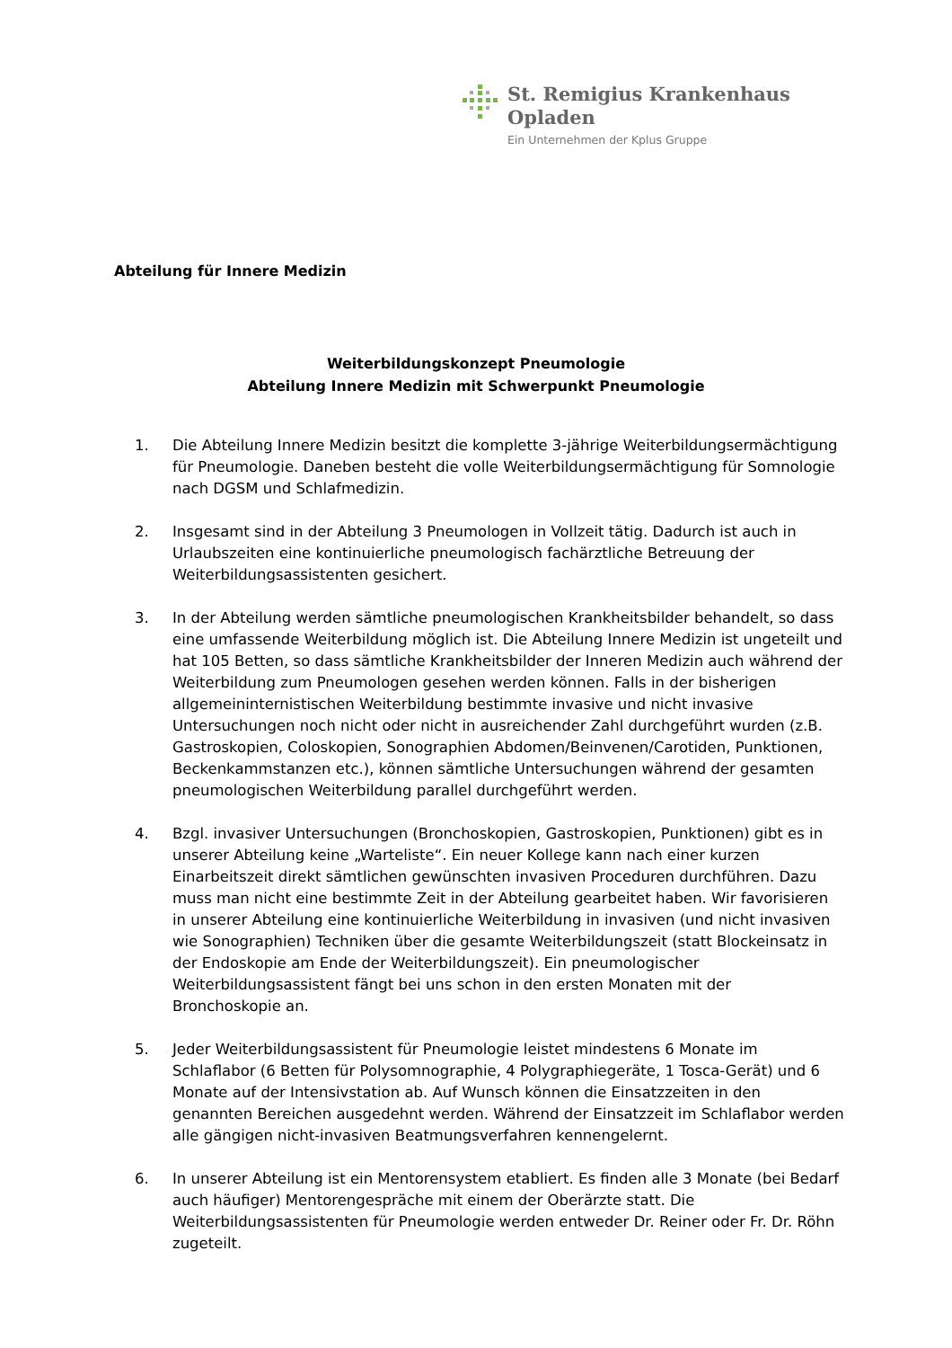St. Remigius Krankenhaus
Opladen
Ein Unternehmen der Kplus Gruppe
Abteilung für Innere Medizin
Weiterbildungskonzept Pneumologie
Abteilung Innere Medizin mit Schwerpunkt Pneumologie
1. Die Abteilung Innere Medizin besitzt die komplette 3-jährige Weiterbildungsermächtigung für Pneumologie. Daneben besteht die volle Weiterbildungsermächtigung für Somnologie nach DGSM und Schlafmedizin.
2. Insgesamt sind in der Abteilung 3 Pneumologen in Vollzeit tätig. Dadurch ist auch in Urlaubszeiten eine kontinuierliche pneumologisch fachärztliche Betreuung der Weiterbildungsassistenten gesichert.
3. In der Abteilung werden sämtliche pneumologischen Krankheitsbilder behandelt, so dass eine umfassende Weiterbildung möglich ist. Die Abteilung Innere Medizin ist ungeteilt und hat 105 Betten, so dass sämtliche Krankheitsbilder der Inneren Medizin auch während der Weiterbildung zum Pneumologen gesehen werden können. Falls in der bisherigen allgemeininternistischen Weiterbildung bestimmte invasive und nicht invasive Untersuchungen noch nicht oder nicht in ausreichender Zahl durchgeführt wurden (z.B. Gastroskopien, Coloskopien, Sonographien Abdomen/Beinvenen/Carotiden, Punktionen, Beckenkammstanzen etc.), können sämtliche Untersuchungen während der gesamten pneumologischen Weiterbildung parallel durchgeführt werden.
4. Bzgl. invasiver Untersuchungen (Bronchoskopien, Gastroskopien, Punktionen) gibt es in unserer Abteilung keine „Warteliste“. Ein neuer Kollege kann nach einer kurzen Einarbeitszeit direkt sämtlichen gewünschten invasiven Proceduren durchführen. Dazu muss man nicht eine bestimmte Zeit in der Abteilung gearbeitet haben. Wir favorisieren in unserer Abteilung eine kontinuierliche Weiterbildung in invasiven (und nicht invasiven wie Sonographien) Techniken über die gesamte Weiterbildungszeit (statt Blockeinsatz in der Endoskopie am Ende der Weiterbildungszeit). Ein pneumologischer Weiterbildungsassistent fängt bei uns schon in den ersten Monaten mit der Bronchoskopie an.
5. Jeder Weiterbildungsassistent für Pneumologie leistet mindestens 6 Monate im Schlaflabor (6 Betten für Polysomnographie, 4 Polygraphiegeräte, 1 Tosca-Gerät) und 6 Monate auf der Intensivstation ab. Auf Wunsch können die Einsatzzeiten in den genannten Bereichen ausgedehnt werden. Während der Einsatzzeit im Schlaflabor werden alle gängigen nicht-invasiven Beatmungsverfahren kennengelernt.
6. In unserer Abteilung ist ein Mentorensystem etabliert. Es finden alle 3 Monate (bei Bedarf auch häufiger) Mentorengespräche mit einem der Oberärzte statt. Die Weiterbildungsassistenten für Pneumologie werden entweder Dr. Reiner oder Fr. Dr. Röhn zugeteilt.